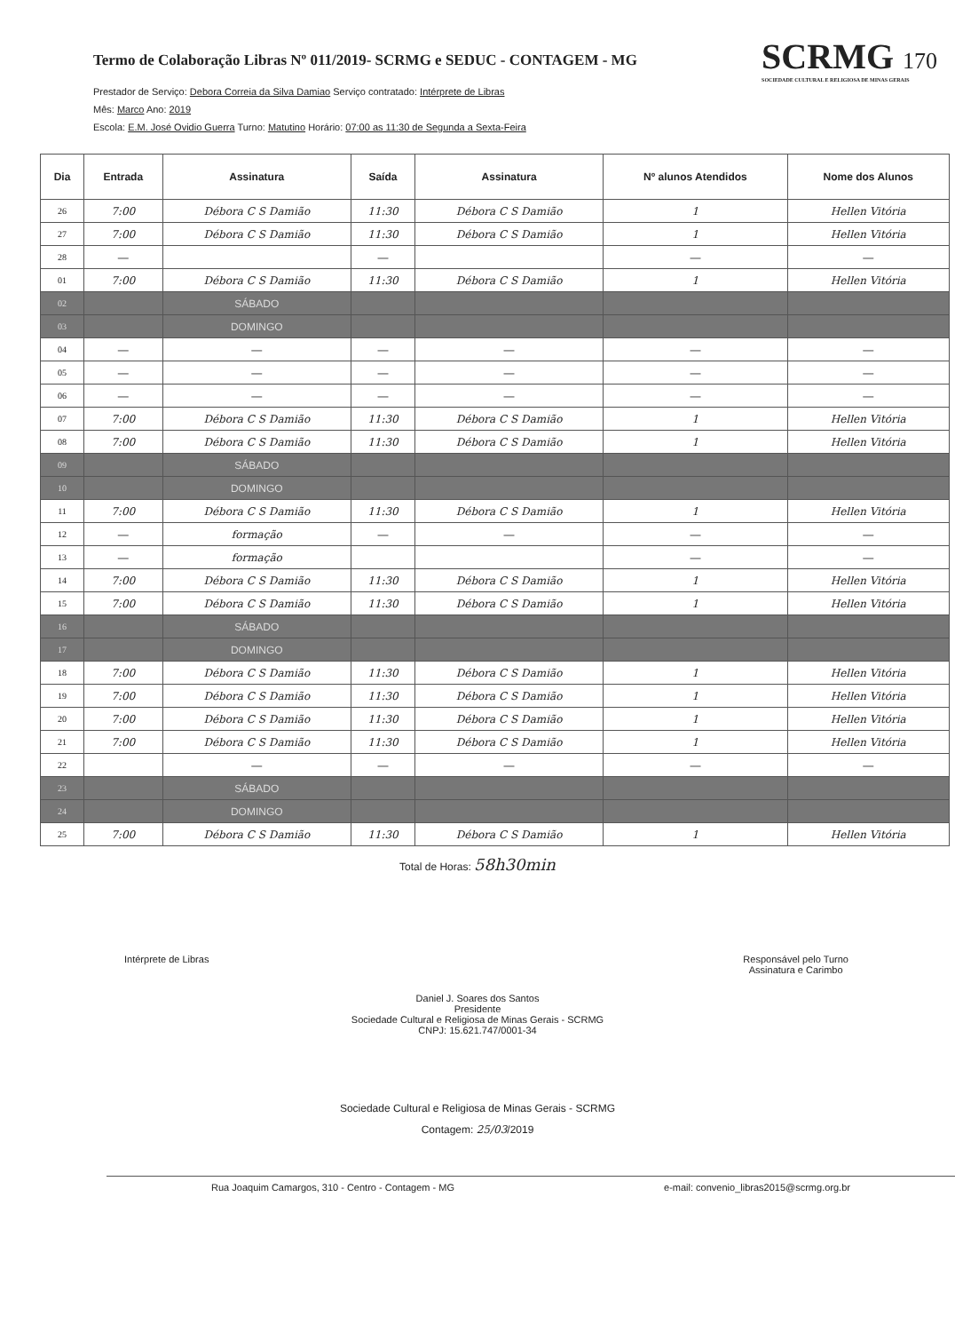Termo de Colaboração Libras Nº 011/2019- SCRMG e SEDUC - CONTAGEM - MG
SCRMG 170
SOCIEDADE CULTURAL E RELIGIOSA DE MINAS GERAIS
Prestador de Serviço: Debora Correia da Silva Damiao Serviço contratado: Intérprete de Libras
Mês: Marco Ano: 2019
Escola: E.M. José Ovidio Guerra Turno: Matutino Horário: 07:00 as 11:30 de Segunda a Sexta-Feira
| Dia | Entrada | Assinatura | Saída | Assinatura | Nº alunos Atendidos | Nome dos Alunos |
| --- | --- | --- | --- | --- | --- | --- |
| 26 | 7:00 | Débora C S Damião | 11:30 | Débora C S Damião | 1 | Hellen Vitória |
| 27 | 7:00 | Débora C S Damião | 11:30 | Débora C S Damião | 1 | Hellen Vitória |
| 28 | — | | — | | — | — |
| 01 | 7:00 | Débora C S Damião | 11:30 | Débora C S Damião | 1 | Hellen Vitória |
| 02 | | SÁBADO | | | | |
| 03 | | DOMINGO | | | | |
| 04 | — | — | — | — | — | — |
| 05 | — | — | — | — | — | — |
| 06 | — | — | — | — | — | — |
| 07 | 7:00 | Débora C S Damião | 11:30 | Débora C S Damião | 1 | Hellen Vitória |
| 08 | 7:00 | Débora C S Damião | 11:30 | Débora C S Damião | 1 | Hellen Vitória |
| 09 | | SÁBADO | | | | |
| 10 | | DOMINGO | | | | |
| 11 | 7:00 | Débora C S Damião | 11:30 | Débora C S Damião | 1 | Hellen Vitória |
| 12 | — | formação | — | — | — | — |
| 13 | — | formação | | | — | — |
| 14 | 7:00 | Débora C S Damião | 11:30 | Débora C S Damião | 1 | Hellen Vitória |
| 15 | 7:00 | Débora C S Damião | 11:30 | Débora C S Damião | 1 | Hellen Vitória |
| 16 | | SÁBADO | | | | |
| 17 | | DOMINGO | | | | |
| 18 | 7:00 | Débora C S Damião | 11:30 | Débora C S Damião | 1 | Hellen Vitória |
| 19 | 7:00 | Débora C S Damião | 11:30 | Débora C S Damião | 1 | Hellen Vitória |
| 20 | 7:00 | Débora C S Damião | 11:30 | Débora C S Damião | 1 | Hellen Vitória |
| 21 | 7:00 | Débora C S Damião | 11:30 | Débora C S Damião | 1 | Hellen Vitória |
| 22 | | — | — | — | — | — |
| 23 | | SÁBADO | | | | |
| 24 | | DOMINGO | | | | |
| 25 | 7:00 | Débora C S Damião | 11:30 | Débora C S Damião | 1 | Hellen Vitória |
Total de Horas: 58h30min
Intérprete de Libras Responsável pelo Turno
Assinatura e Carimbo
Daniel J. Soares dos Santos
Presidente
Sociedade Cultural e Religiosa de Minas Gerais - SCRMG
CNPJ: 15.621.747/0001-34
Sociedade Cultural e Religiosa de Minas Gerais - SCRMG
Contagem: 25/03/2019
Rua Joaquim Camargos, 310 - Centro - Contagem - MG e-mail: convenio_libras2015@scrmg.org.br